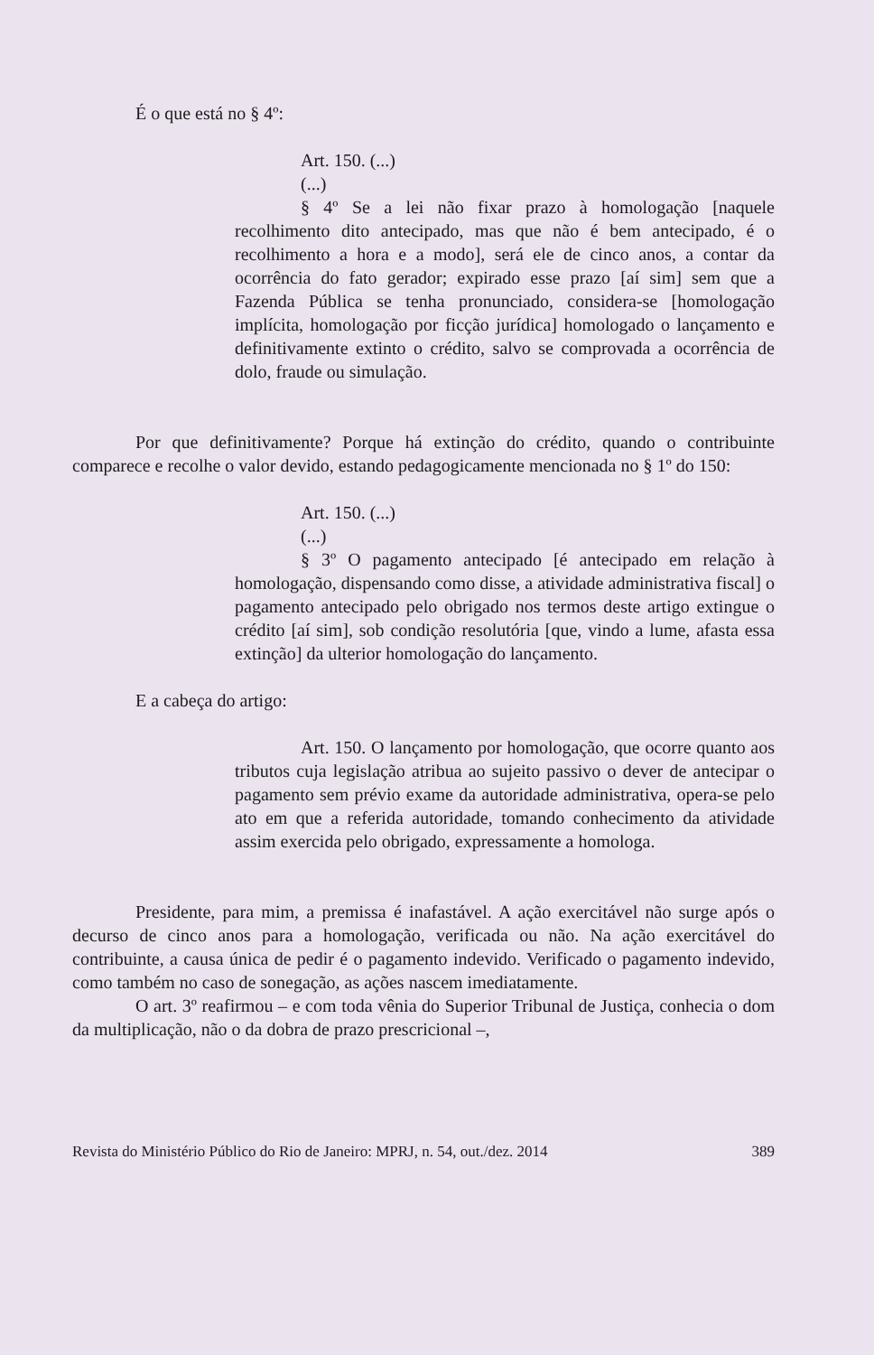É o que está no § 4º:
Art. 150. (...)
(...)
§ 4º Se a lei não fixar prazo à homologação [naquele recolhimento dito antecipado, mas que não é bem antecipado, é o recolhimento a hora e a modo], será ele de cinco anos, a contar da ocorrência do fato gerador; expirado esse prazo [aí sim] sem que a Fazenda Pública se tenha pronunciado, considera-se [homologação implícita, homologação por ficção jurídica] homologado o lançamento e definitivamente extinto o crédito, salvo se comprovada a ocorrência de dolo, fraude ou simulação.
Por que definitivamente? Porque há extinção do crédito, quando o contribuinte comparece e recolhe o valor devido, estando pedagogicamente mencionada no § 1º do 150:
Art. 150. (...)
(...)
§ 3º O pagamento antecipado [é antecipado em relação à homologação, dispensando como disse, a atividade administrativa fiscal] o pagamento antecipado pelo obrigado nos termos deste artigo extingue o crédito [aí sim], sob condição resolutória [que, vindo a lume, afasta essa extinção] da ulterior homologação do lançamento.
E a cabeça do artigo:
Art. 150. O lançamento por homologação, que ocorre quanto aos tributos cuja legislação atribua ao sujeito passivo o dever de antecipar o pagamento sem prévio exame da autoridade administrativa, opera-se pelo ato em que a referida autoridade, tomando conhecimento da atividade assim exercida pelo obrigado, expressamente a homologa.
Presidente, para mim, a premissa é inafastável. A ação exercitável não surge após o decurso de cinco anos para a homologação, verificada ou não. Na ação exercitável do contribuinte, a causa única de pedir é o pagamento indevido. Verificado o pagamento indevido, como também no caso de sonegação, as ações nascem imediatamente.
O art. 3º reafirmou – e com toda vênia do Superior Tribunal de Justiça, conhecia o dom da multiplicação, não o da dobra de prazo prescricional –,
Revista do Ministério Público do Rio de Janeiro: MPRJ, n. 54, out./dez. 2014 389